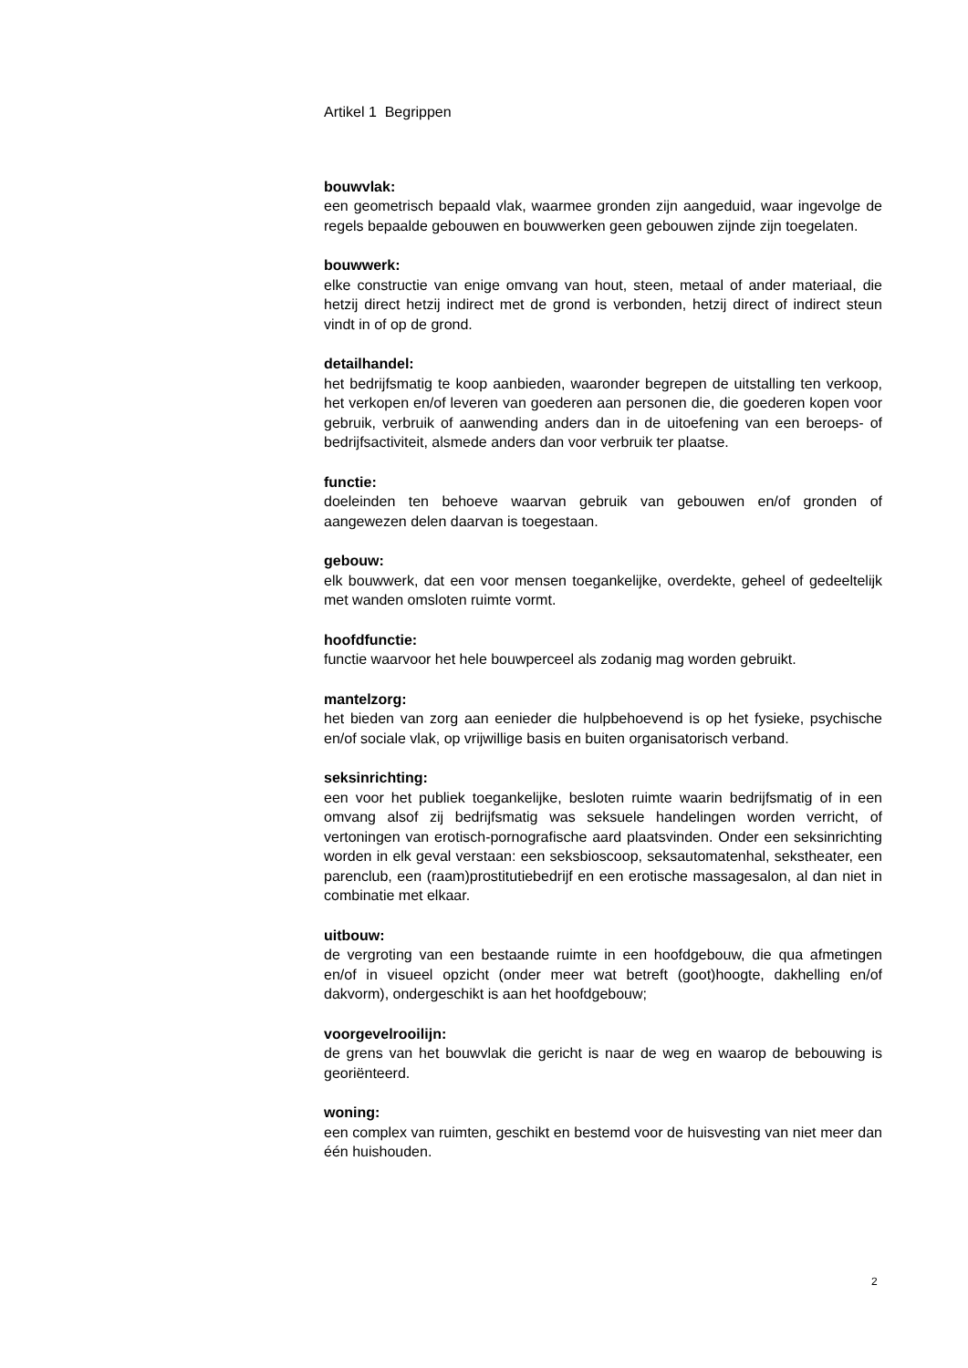Artikel 1 Begrippen
bouwvlak:
een geometrisch bepaald vlak, waarmee gronden zijn aangeduid, waar ingevolge de regels bepaalde gebouwen en bouwwerken geen gebouwen zijnde zijn toegelaten.
bouwwerk:
elke constructie van enige omvang van hout, steen, metaal of ander materiaal, die hetzij direct hetzij indirect met de grond is verbonden, hetzij direct of indirect steun vindt in of op de grond.
detailhandel:
het bedrijfsmatig te koop aanbieden, waaronder begrepen de uitstalling ten verkoop, het verkopen en/of leveren van goederen aan personen die, die goederen kopen voor gebruik, verbruik of aanwending anders dan in de uitoefening van een beroeps- of bedrijfsactiviteit, alsmede anders dan voor verbruik ter plaatse.
functie:
doeleinden ten behoeve waarvan gebruik van gebouwen en/of gronden of aangewezen delen daarvan is toegestaan.
gebouw:
elk bouwwerk, dat een voor mensen toegankelijke, overdekte, geheel of gedeeltelijk met wanden omsloten ruimte vormt.
hoofdfunctie:
functie waarvoor het hele bouwperceel als zodanig mag worden gebruikt.
mantelzorg:
het bieden van zorg aan eenieder die hulpbehoevend is op het fysieke, psychische en/of sociale vlak, op vrijwillige basis en buiten organisatorisch verband.
seksinrichting:
een voor het publiek toegankelijke, besloten ruimte waarin bedrijfsmatig of in een omvang alsof zij bedrijfsmatig was seksuele handelingen worden verricht, of vertoningen van erotisch-pornografische aard plaatsvinden. Onder een seksinrichting worden in elk geval verstaan: een seksbioscoop, seksautomatenhal, sekstheater, een parenclub, een (raam)prostitutiebedrijf en een erotische massagesalon, al dan niet in combinatie met elkaar.
uitbouw:
de vergroting van een bestaande ruimte in een hoofdgebouw, die qua afmetingen en/of in visueel opzicht (onder meer wat betreft (goot)hoogte, dakhelling en/of dakvorm), ondergeschikt is aan het hoofdgebouw;
voorgevelrooilijn:
de grens van het bouwvlak die gericht is naar de weg en waarop de bebouwing is georiënteerd.
woning:
een complex van ruimten, geschikt en bestemd voor de huisvesting van niet meer dan één huishouden.
2